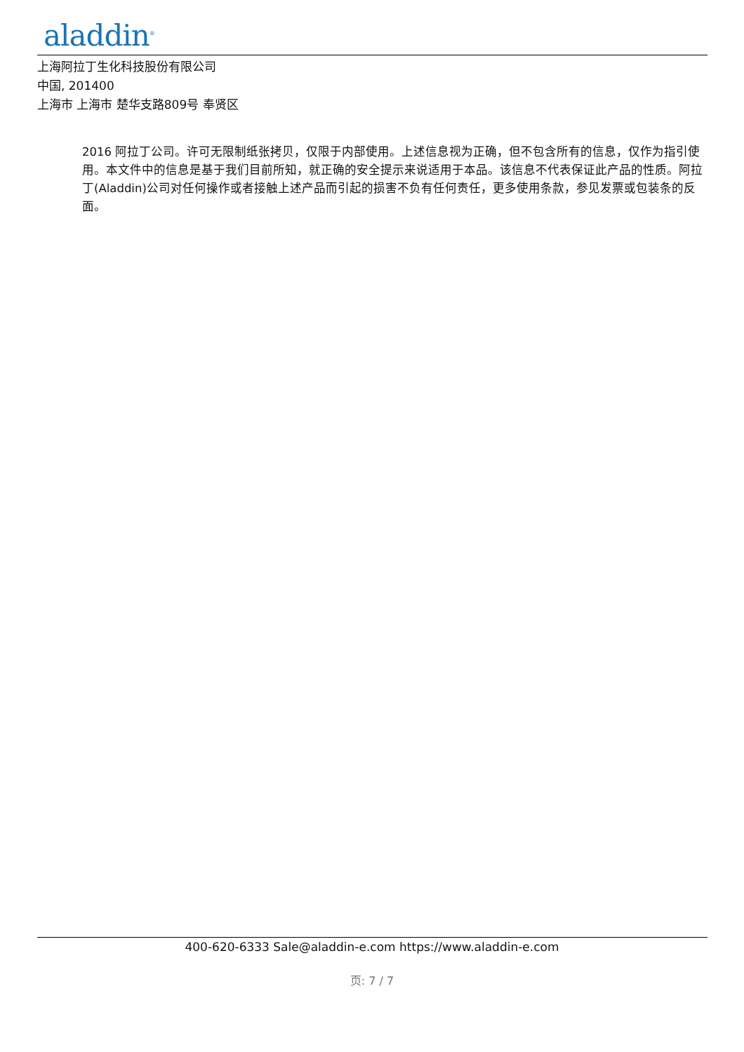aladdin<sup>®</sup>
上海阿拉丁生化科技股份有限公司
中国, 201400
上海市 上海市 楚华支路809号 奉贤区
2016 阿拉丁公司。许可无限制纸张拷贝，仅限于内部使用。上述信息视为正确，但不包含所有的信息，仅作为指引使用。本文件中的信息是基于我们目前所知，就正确的安全提示来说适用于本品。该信息不代表保证此产品的性质。阿拉丁(Aladdin)公司对任何操作或者接触上述产品而引起的损害不负有任何责任，更多使用条款，参见发票或包装条的反面。
400-620-6333 Sale@aladdin-e.com https://www.aladdin-e.com
页: 7 / 7